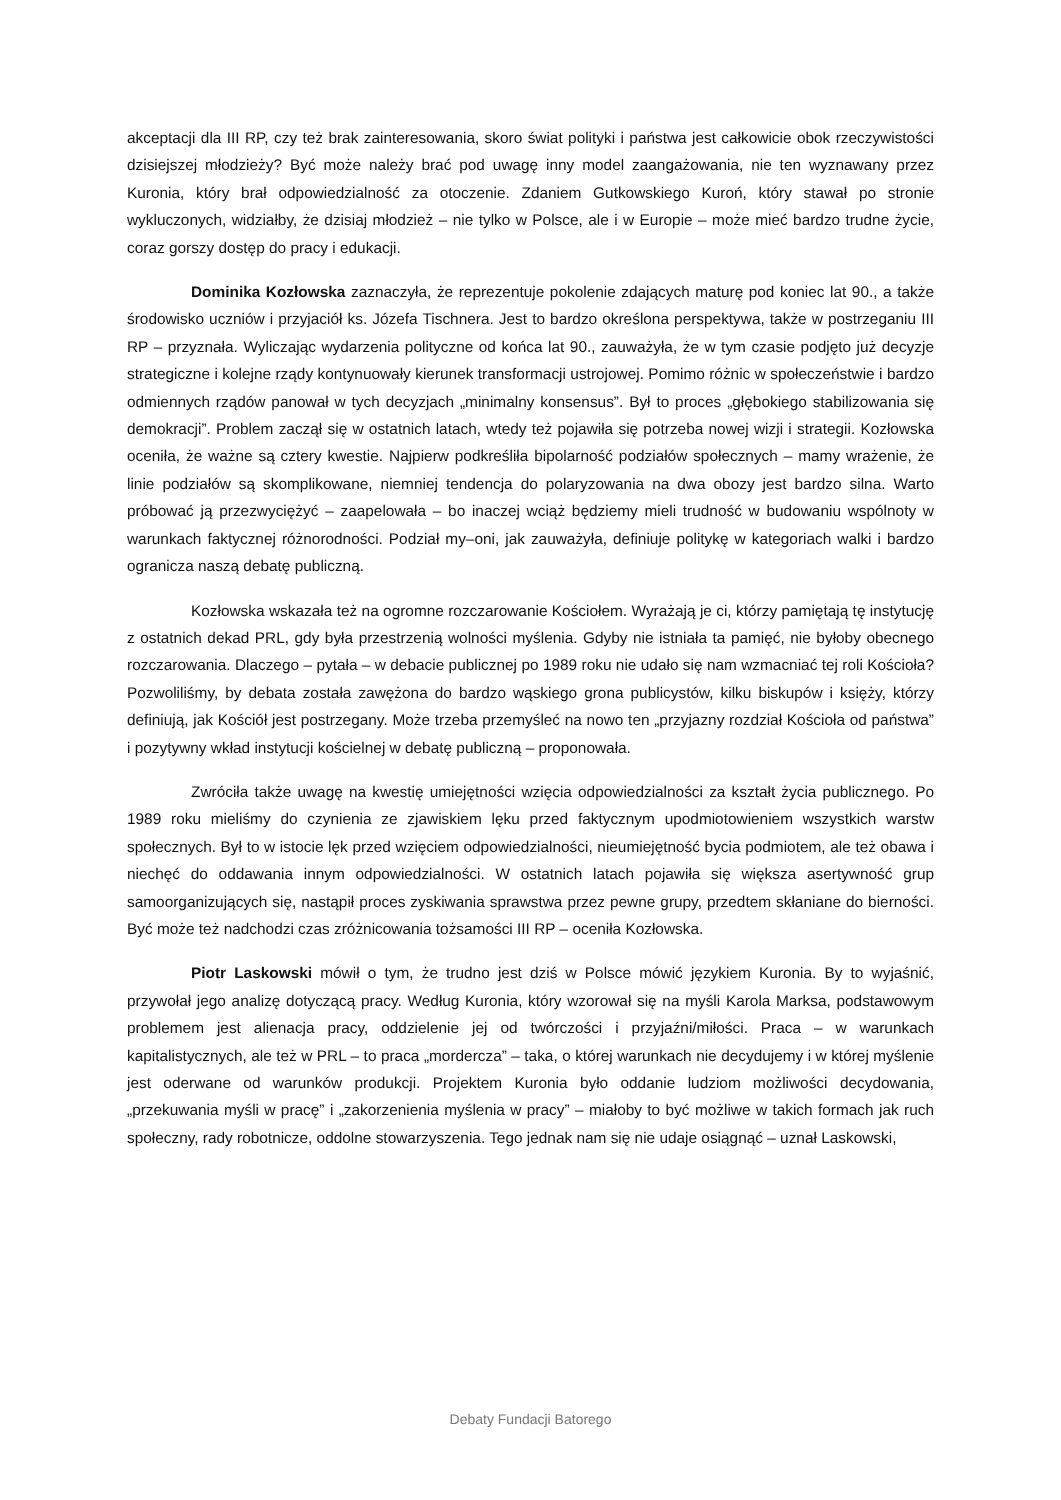akceptacji dla III RP, czy też brak zainteresowania, skoro świat polityki i państwa jest całkowicie obok rzeczywistości dzisiejszej młodzieży? Być może należy brać pod uwagę inny model zaangażowania, nie ten wyznawany przez Kuronia, który brał odpowiedzialność za otoczenie. Zdaniem Gutkowskiego Kuroń, który stawał po stronie wykluczonych, widziałby, że dzisiaj młodzież – nie tylko w Polsce, ale i w Europie – może mieć bardzo trudne życie, coraz gorszy dostęp do pracy i edukacji.
Dominika Kozłowska zaznaczyła, że reprezentuje pokolenie zdających maturę pod koniec lat 90., a także środowisko uczniów i przyjaciół ks. Józefa Tischnera. Jest to bardzo określona perspektywa, także w postrzeganiu III RP – przyznała. Wyliczając wydarzenia polityczne od końca lat 90., zauważyła, że w tym czasie podjęto już decyzje strategiczne i kolejne rządy kontynuowały kierunek transformacji ustrojowej. Pomimo różnic w społeczeństwie i bardzo odmiennych rządów panował w tych decyzjach „minimalny konsensus”. Był to proces „głębokiego stabilizowania się demokracji”. Problem zaczął się w ostatnich latach, wtedy też pojawiła się potrzeba nowej wizji i strategii. Kozłowska oceniła, że ważne są cztery kwestie. Najpierw podkreśliła bipolarność podziałów społecznych – mamy wrażenie, że linie podziałów są skomplikowane, niemniej tendencja do polaryzowania na dwa obozy jest bardzo silna. Warto próbować ją przezwyciężyć – zaapelowała – bo inaczej wciąż będziemy mieli trudność w budowaniu wspólnoty w warunkach faktycznej różnorodności. Podział my–oni, jak zauważyła, definiuje politykę w kategoriach walki i bardzo ogranicza naszą debatę publiczną.
Kozłowska wskazała też na ogromne rozczarowanie Kościołem. Wyrażają je ci, którzy pamiętają tę instytucję z ostatnich dekad PRL, gdy była przestrzenią wolności myślenia. Gdyby nie istniała ta pamięć, nie byłoby obecnego rozczarowania. Dlaczego – pytała – w debacie publicznej po 1989 roku nie udało się nam wzmacniać tej roli Kościoła? Pozwoliliśmy, by debata została zawężona do bardzo wąskiego grona publicystów, kilku biskupów i księży, którzy definiują, jak Kościół jest postrzegany. Może trzeba przemyśleć na nowo ten „przyjazny rozdział Kościoła od państwa” i pozytywny wkład instytucji kościelnej w debatę publiczną – proponowała.
Zwróciła także uwagę na kwestię umiejętności wzięcia odpowiedzialności za kształt życia publicznego. Po 1989 roku mieliśmy do czynienia ze zjawiskiem lęku przed faktycznym upodmiotowieniem wszystkich warstw społecznych. Był to w istocie lęk przed wzięciem odpowiedzialności, nieumiejętność bycia podmiotem, ale też obawa i niechęć do oddawania innym odpowiedzialności. W ostatnich latach pojawiła się większa asertywność grup samoorganizujących się, nastąpił proces zyskiwania sprawstwa przez pewne grupy, przedtem skłaniane do bierności. Być może też nadchodzi czas zróżnicowania tożsamości III RP – oceniła Kozłowska.
Piotr Laskowski mówił o tym, że trudno jest dziś w Polsce mówić językiem Kuronia. By to wyjaśnić, przywołał jego analizę dotyczącą pracy. Według Kuronia, który wzorował się na myśli Karola Marksa, podstawowym problemem jest alienacja pracy, oddzielenie jej od twórczości i przyjaźni/miłości. Praca – w warunkach kapitalistycznych, ale też w PRL – to praca „mordercza” – taka, o której warunkach nie decydujemy i w której myślenie jest oderwane od warunków produkcji. Projektem Kuronia było oddanie ludziom możliwości decydowania, „przekuwania myśli w pracę” i „zakorzenienia myślenia w pracy” – miałoby to być możliwe w takich formach jak ruch społeczny, rady robotnicze, oddolne stowarzyszenia. Tego jednak nam się nie udaje osiągnąć – uznał Laskowski,
Debaty Fundacji Batorego